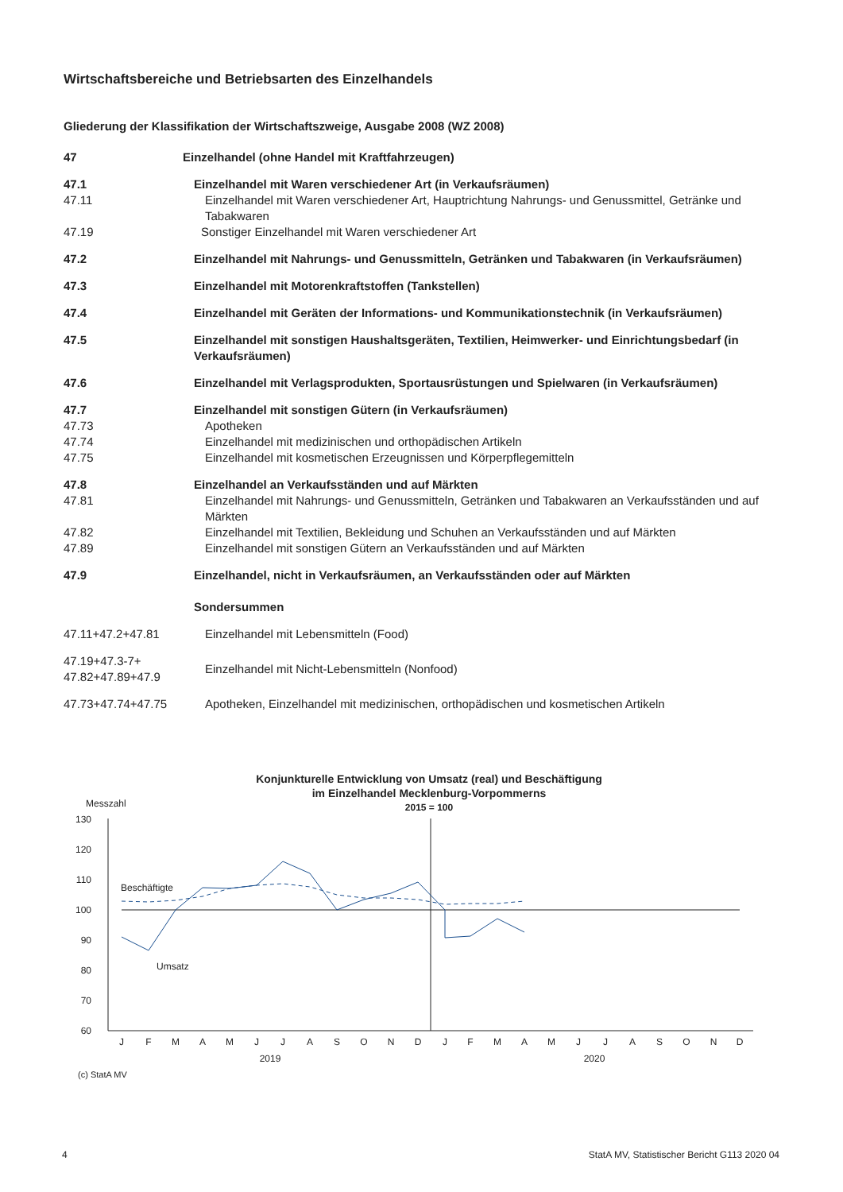Wirtschaftsbereiche und Betriebsarten des Einzelhandels
Gliederung der Klassifikation der Wirtschaftszweige, Ausgabe 2008 (WZ 2008)
47 Einzelhandel (ohne Handel mit Kraftfahrzeugen)
47.1 Einzelhandel mit Waren verschiedener Art (in Verkaufsräumen)
47.11 Einzelhandel mit Waren verschiedener Art, Hauptrichtung Nahrungs- und Genussmittel, Getränke und Tabakwaren
47.19 Sonstiger Einzelhandel mit Waren verschiedener Art
47.2 Einzelhandel mit Nahrungs- und Genussmitteln, Getränken und Tabakwaren (in Verkaufsräumen)
47.3 Einzelhandel mit Motorenkraftstoffen (Tankstellen)
47.4 Einzelhandel mit Geräten der Informations- und Kommunikationstechnik (in Verkaufsräumen)
47.5 Einzelhandel mit sonstigen Haushaltsgeräten, Textilien, Heimwerker- und Einrichtungsbedarf (in Verkaufsräumen)
47.6 Einzelhandel mit Verlagsprodukten, Sportausrüstungen und Spielwaren (in Verkaufsräumen)
47.7 Einzelhandel mit sonstigen Gütern (in Verkaufsräumen)
47.73 Apotheken
47.74 Einzelhandel mit medizinischen und orthopädischen Artikeln
47.75 Einzelhandel mit kosmetischen Erzeugnissen und Körperpflegemitteln
47.8 Einzelhandel an Verkaufsständen und auf Märkten
47.81 Einzelhandel mit Nahrungs- und Genussmitteln, Getränken und Tabakwaren an Verkaufsständen und auf Märkten
47.82 Einzelhandel mit Textilien, Bekleidung und Schuhen an Verkaufsständen und auf Märkten
47.89 Einzelhandel mit sonstigen Gütern an Verkaufsständen und auf Märkten
47.9 Einzelhandel, nicht in Verkaufsräumen, an Verkaufsständen oder auf Märkten
Sondersummen
47.11+47.2+47.81 Einzelhandel mit Lebensmitteln (Food)
47.19+47.3-7+
47.82+47.89+47.9 Einzelhandel mit Nicht-Lebensmitteln (Nonfood)
47.73+47.74+47.75 Apotheken, Einzelhandel mit medizinischen, orthopädischen und kosmetischen Artikeln
Konjunkturelle Entwicklung von Umsatz (real) und Beschäftigung
im Einzelhandel Mecklenburg-Vorpommerns
2015 = 100
Messzahl
130
120
110
100
90
80
70
60
Beschäftigte
Umsatz
J
F
M
A
M
J
J
A
S
O
N
D
J
F
M
A
M
J
J
A
S
O
N
D
2019
2020
(c) StatA MV
4
StatA MV, Statistischer Bericht G113 2020 04